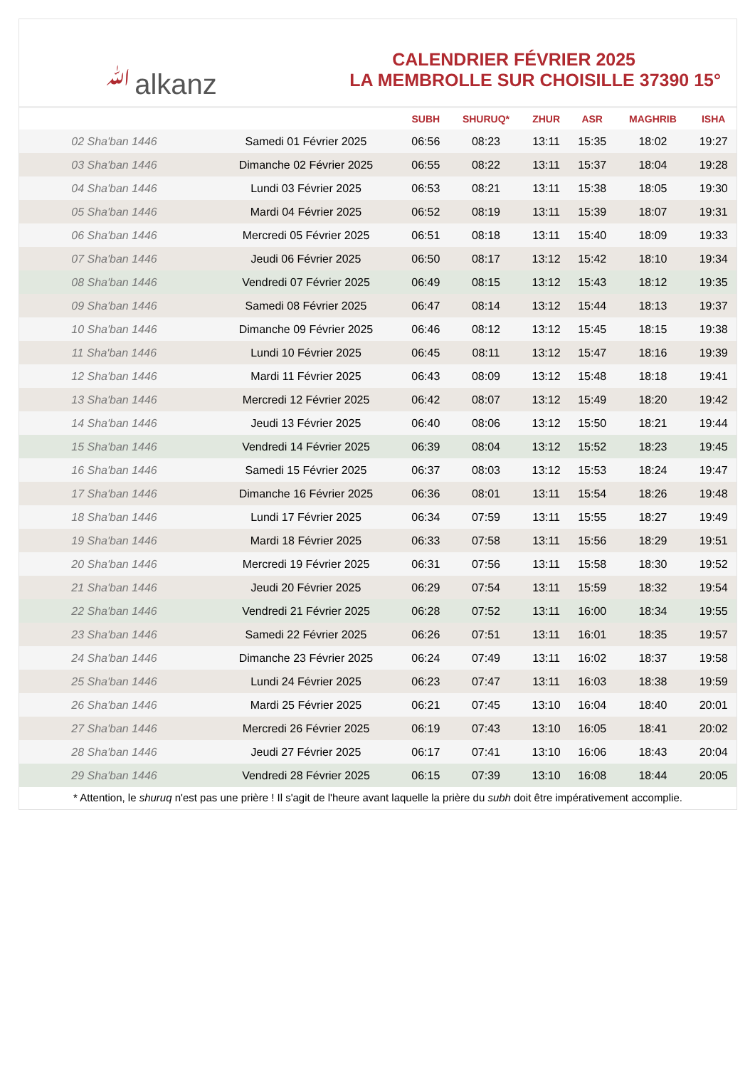ﷲalkanz
CALENDRIER FÉVRIER 2025
LA MEMBROLLE SUR CHOISILLE 37390 15°
| | | SUBH | SHURUQ* | ZHUR | ASR | MAGHRIB | ISHA |
| --- | --- | --- | --- | --- | --- | --- | --- |
| 02 Sha'ban 1446 | Samedi 01 Février 2025 | 06:56 | 08:23 | 13:11 | 15:35 | 18:02 | 19:27 |
| 03 Sha'ban 1446 | Dimanche 02 Février 2025 | 06:55 | 08:22 | 13:11 | 15:37 | 18:04 | 19:28 |
| 04 Sha'ban 1446 | Lundi 03 Février 2025 | 06:53 | 08:21 | 13:11 | 15:38 | 18:05 | 19:30 |
| 05 Sha'ban 1446 | Mardi 04 Février 2025 | 06:52 | 08:19 | 13:11 | 15:39 | 18:07 | 19:31 |
| 06 Sha'ban 1446 | Mercredi 05 Février 2025 | 06:51 | 08:18 | 13:11 | 15:40 | 18:09 | 19:33 |
| 07 Sha'ban 1446 | Jeudi 06 Février 2025 | 06:50 | 08:17 | 13:12 | 15:42 | 18:10 | 19:34 |
| 08 Sha'ban 1446 | Vendredi 07 Février 2025 | 06:49 | 08:15 | 13:12 | 15:43 | 18:12 | 19:35 |
| 09 Sha'ban 1446 | Samedi 08 Février 2025 | 06:47 | 08:14 | 13:12 | 15:44 | 18:13 | 19:37 |
| 10 Sha'ban 1446 | Dimanche 09 Février 2025 | 06:46 | 08:12 | 13:12 | 15:45 | 18:15 | 19:38 |
| 11 Sha'ban 1446 | Lundi 10 Février 2025 | 06:45 | 08:11 | 13:12 | 15:47 | 18:16 | 19:39 |
| 12 Sha'ban 1446 | Mardi 11 Février 2025 | 06:43 | 08:09 | 13:12 | 15:48 | 18:18 | 19:41 |
| 13 Sha'ban 1446 | Mercredi 12 Février 2025 | 06:42 | 08:07 | 13:12 | 15:49 | 18:20 | 19:42 |
| 14 Sha'ban 1446 | Jeudi 13 Février 2025 | 06:40 | 08:06 | 13:12 | 15:50 | 18:21 | 19:44 |
| 15 Sha'ban 1446 | Vendredi 14 Février 2025 | 06:39 | 08:04 | 13:12 | 15:52 | 18:23 | 19:45 |
| 16 Sha'ban 1446 | Samedi 15 Février 2025 | 06:37 | 08:03 | 13:12 | 15:53 | 18:24 | 19:47 |
| 17 Sha'ban 1446 | Dimanche 16 Février 2025 | 06:36 | 08:01 | 13:11 | 15:54 | 18:26 | 19:48 |
| 18 Sha'ban 1446 | Lundi 17 Février 2025 | 06:34 | 07:59 | 13:11 | 15:55 | 18:27 | 19:49 |
| 19 Sha'ban 1446 | Mardi 18 Février 2025 | 06:33 | 07:58 | 13:11 | 15:56 | 18:29 | 19:51 |
| 20 Sha'ban 1446 | Mercredi 19 Février 2025 | 06:31 | 07:56 | 13:11 | 15:58 | 18:30 | 19:52 |
| 21 Sha'ban 1446 | Jeudi 20 Février 2025 | 06:29 | 07:54 | 13:11 | 15:59 | 18:32 | 19:54 |
| 22 Sha'ban 1446 | Vendredi 21 Février 2025 | 06:28 | 07:52 | 13:11 | 16:00 | 18:34 | 19:55 |
| 23 Sha'ban 1446 | Samedi 22 Février 2025 | 06:26 | 07:51 | 13:11 | 16:01 | 18:35 | 19:57 |
| 24 Sha'ban 1446 | Dimanche 23 Février 2025 | 06:24 | 07:49 | 13:11 | 16:02 | 18:37 | 19:58 |
| 25 Sha'ban 1446 | Lundi 24 Février 2025 | 06:23 | 07:47 | 13:11 | 16:03 | 18:38 | 19:59 |
| 26 Sha'ban 1446 | Mardi 25 Février 2025 | 06:21 | 07:45 | 13:10 | 16:04 | 18:40 | 20:01 |
| 27 Sha'ban 1446 | Mercredi 26 Février 2025 | 06:19 | 07:43 | 13:10 | 16:05 | 18:41 | 20:02 |
| 28 Sha'ban 1446 | Jeudi 27 Février 2025 | 06:17 | 07:41 | 13:10 | 16:06 | 18:43 | 20:04 |
| 29 Sha'ban 1446 | Vendredi 28 Février 2025 | 06:15 | 07:39 | 13:10 | 16:08 | 18:44 | 20:05 |
* Attention, le shuruq n'est pas une prière ! Il s'agit de l'heure avant laquelle la prière du subh doit être impérativement accomplie.